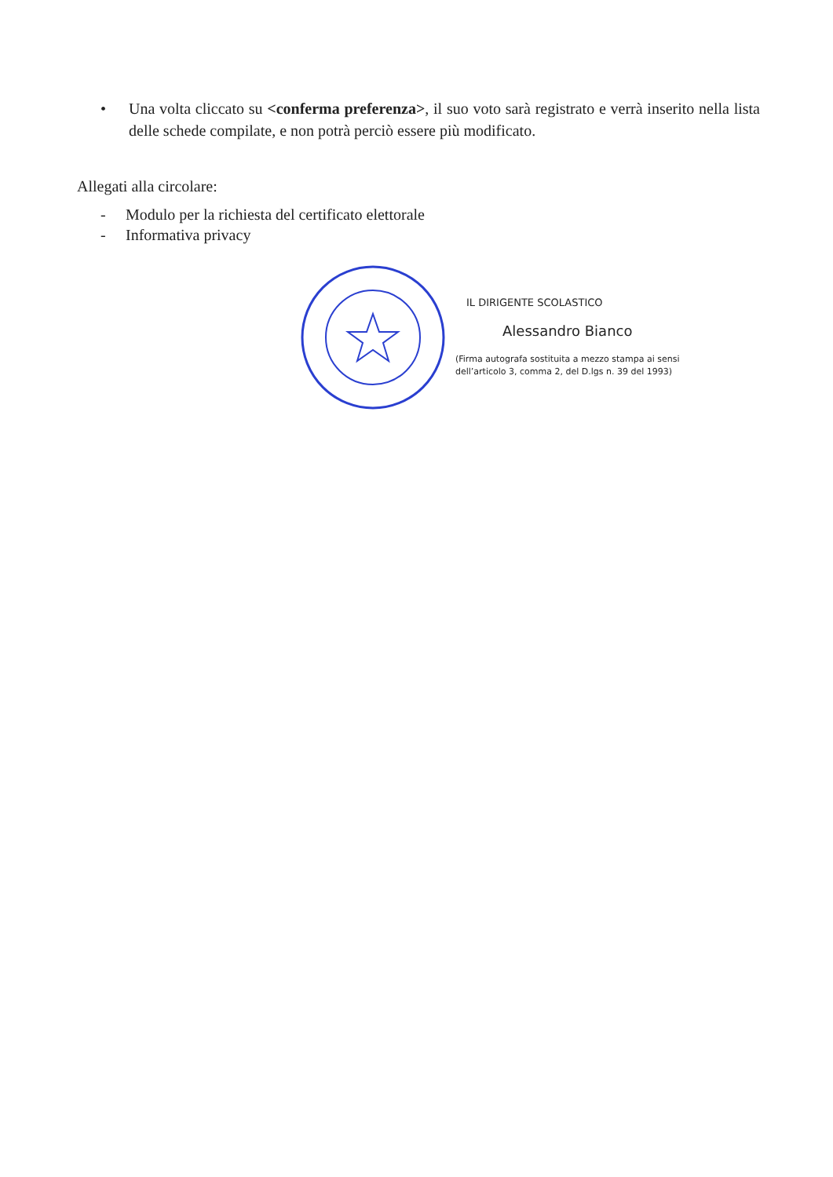• Una volta cliccato su <conferma preferenza>, il suo voto sarà registrato e verrà inserito nella lista delle schede compilate, e non potrà perciò essere più modificato.
Allegati alla circolare:
- Modulo per la richiesta del certificato elettorale
- Informativa privacy
IL DIRIGENTE SCOLASTICO
Alessandro Bianco
(Firma autografa sostituita a mezzo stampa ai sensi
dell’articolo 3, comma 2, del D.lgs n. 39 del 1993)